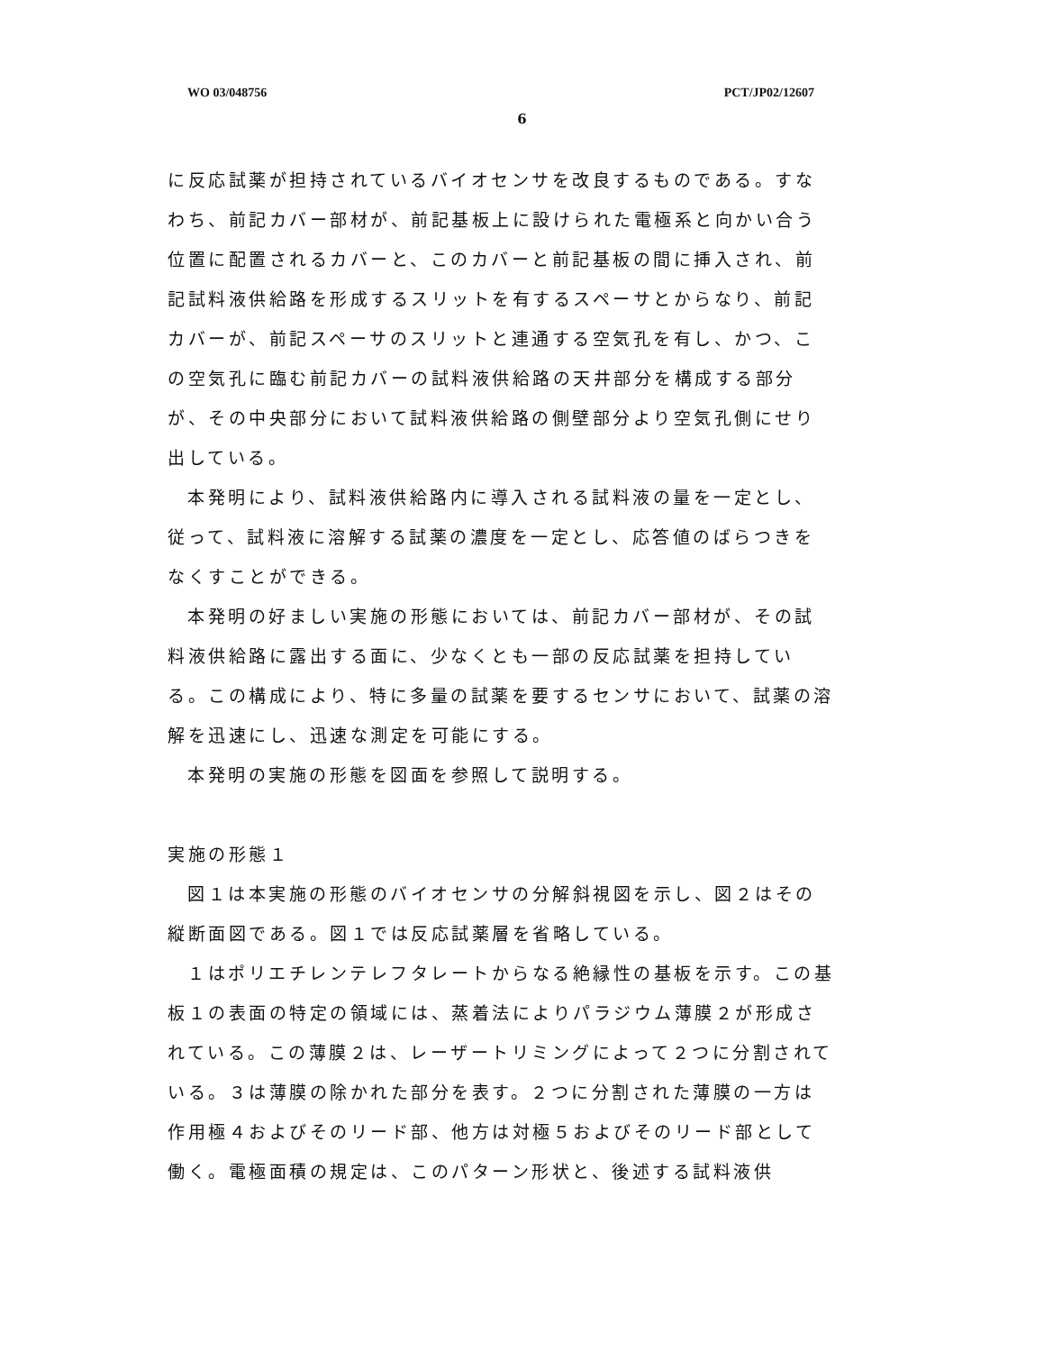WO 03/048756 PCT/JP02/12607
6
に反応試薬が担持されているバイオセンサを改良するものである。すなわち、前記カバー部材が、前記基板上に設けられた電極系と向かい合う位置に配置されるカバーと、このカバーと前記基板の間に挿入され、前記試料液供給路を形成するスリットを有するスペーサとからなり、前記カバーが、前記スペーサのスリットと連通する空気孔を有し、かつ、この空気孔に臨む前記カバーの試料液供給路の天井部分を構成する部分が、その中央部分において試料液供給路の側壁部分より空気孔側にせり出している。
本発明により、試料液供給路内に導入される試料液の量を一定とし、従って、試料液に溶解する試薬の濃度を一定とし、応答値のばらつきをなくすことができる。
本発明の好ましい実施の形態においては、前記カバー部材が、その試料液供給路に露出する面に、少なくとも一部の反応試薬を担持している。この構成により、特に多量の試薬を要するセンサにおいて、試薬の溶解を迅速にし、迅速な測定を可能にする。
本発明の実施の形態を図面を参照して説明する。
実施の形態１
図１は本実施の形態のバイオセンサの分解斜視図を示し、図２はその縦断面図である。図１では反応試薬層を省略している。
１はポリエチレンテレフタレートからなる絶縁性の基板を示す。この基板１の表面の特定の領域には、蒸着法によりパラジウム薄膜２が形成されている。この薄膜２は、レーザートリミングによって２つに分割されている。３は薄膜の除かれた部分を表す。２つに分割された薄膜の一方は作用極４およびそのリード部、他方は対極５およびそのリード部として働く。電極面積の規定は、このパターン形状と、後述する試料液供